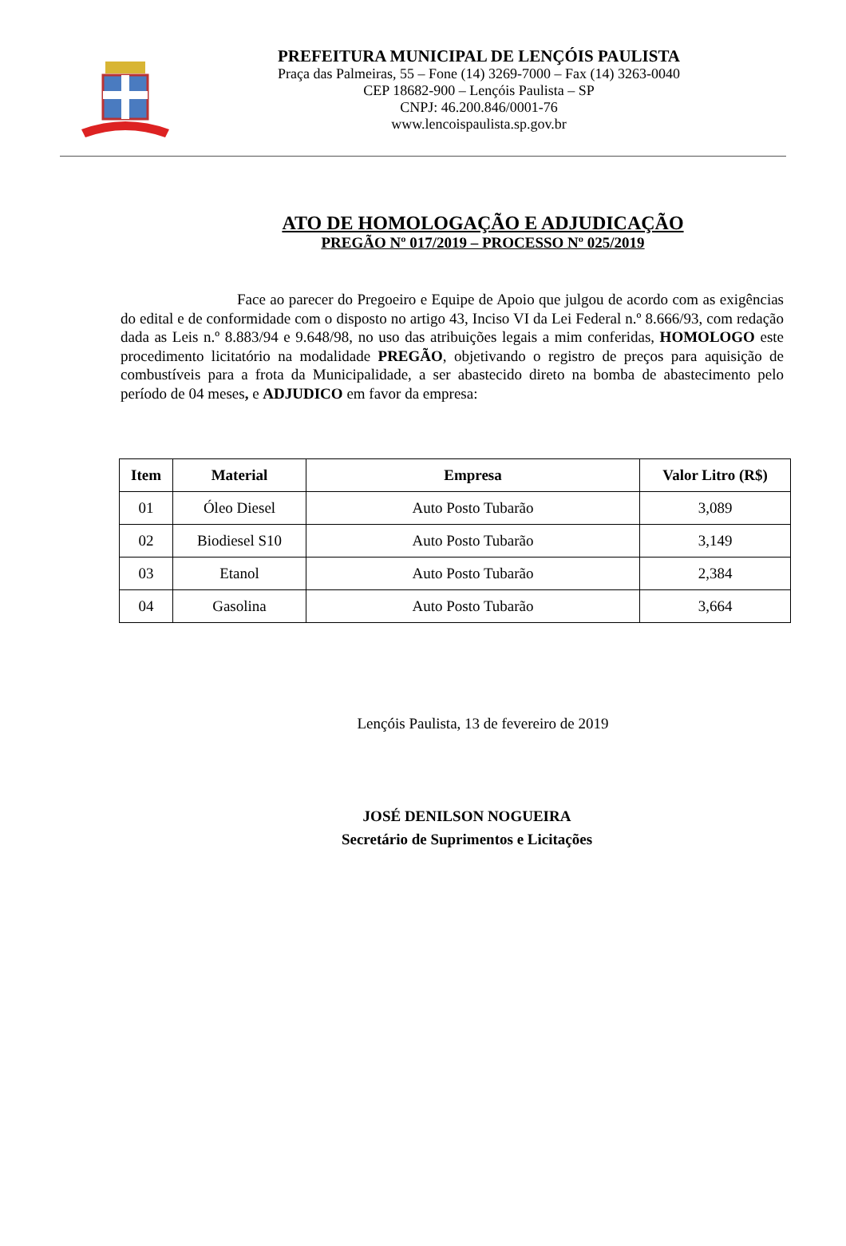PREFEITURA MUNICIPAL DE LENÇÓIS PAULISTA
Praça das Palmeiras, 55 – Fone (14) 3269-7000 – Fax (14) 3263-0040
CEP 18682-900 – Lençóis Paulista – SP
CNPJ: 46.200.846/0001-76
www.lencoispaulista.sp.gov.br
ATO DE HOMOLOGAÇÃO E ADJUDICAÇÃO
PREGÃO Nº 017/2019 – PROCESSO Nº 025/2019
Face ao parecer do Pregoeiro e Equipe de Apoio que julgou de acordo com as exigências do edital e de conformidade com o disposto no artigo 43, Inciso VI da Lei Federal n.º 8.666/93, com redação dada as Leis n.º 8.883/94 e 9.648/98, no uso das atribuições legais a mim conferidas, HOMOLOGO este procedimento licitatório na modalidade PREGÃO, objetivando o registro de preços para aquisição de combustíveis para a frota da Municipalidade, a ser abastecido direto na bomba de abastecimento pelo período de 04 meses, e ADJUDICO em favor da empresa:
| Item | Material | Empresa | Valor Litro (R$) |
| --- | --- | --- | --- |
| 01 | Óleo Diesel | Auto Posto Tubarão | 3,089 |
| 02 | Biodiesel S10 | Auto Posto Tubarão | 3,149 |
| 03 | Etanol | Auto Posto Tubarão | 2,384 |
| 04 | Gasolina | Auto Posto Tubarão | 3,664 |
Lençóis Paulista, 13 de fevereiro de 2019
JOSÉ DENILSON NOGUEIRA
Secretário de Suprimentos e Licitações